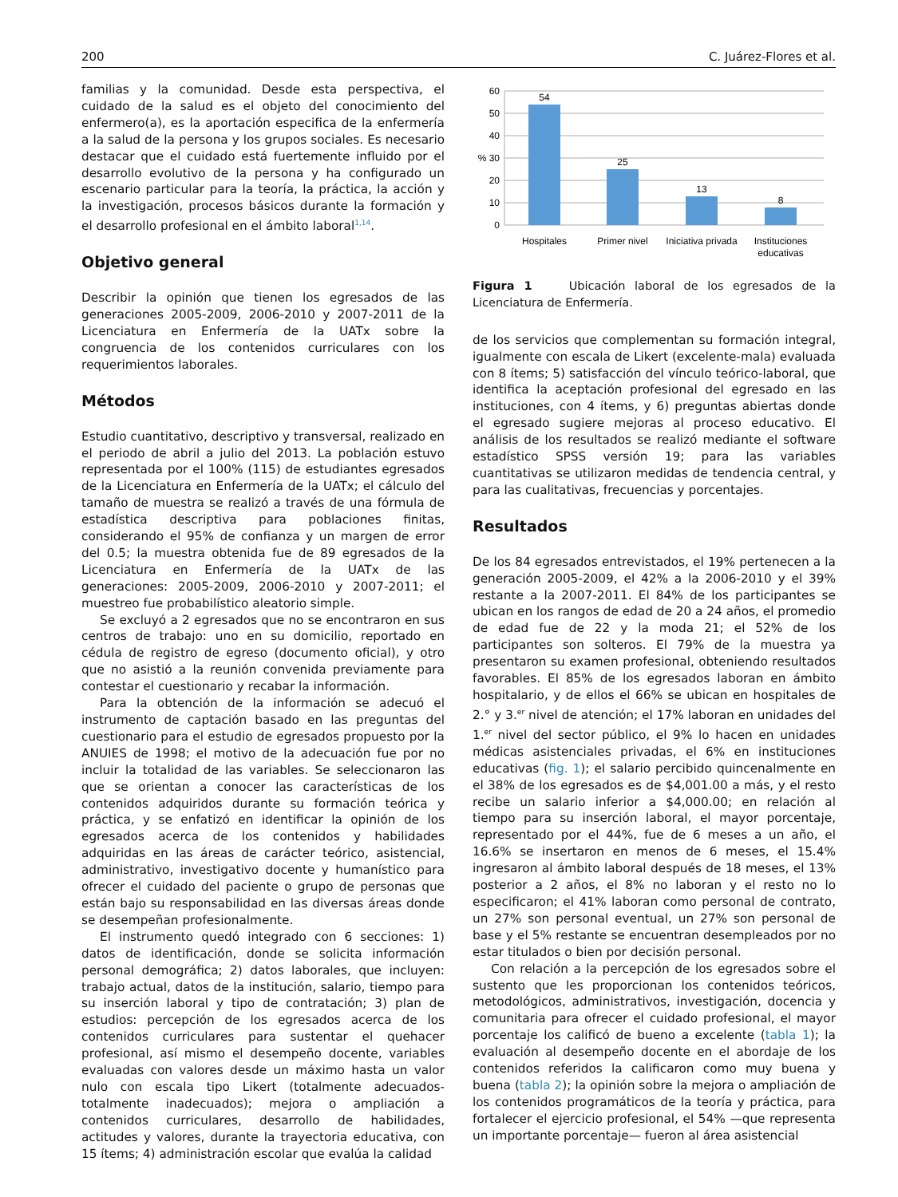200 C. Juárez-Flores et al.
familias y la comunidad. Desde esta perspectiva, el cuidado de la salud es el objeto del conocimiento del enfermero(a), es la aportación especifica de la enfermería a la salud de la persona y los grupos sociales. Es necesario destacar que el cuidado está fuertemente influido por el desarrollo evolutivo de la persona y ha configurado un escenario particular para la teoría, la práctica, la acción y la investigación, procesos básicos durante la formación y el desarrollo profesional en el ámbito laboral<sup>1,14</sup>.
Objetivo general
Describir la opinión que tienen los egresados de las generaciones 2005-2009, 2006-2010 y 2007-2011 de la Licenciatura en Enfermería de la UATx sobre la congruencia de los contenidos curriculares con los requerimientos laborales.
Métodos
Estudio cuantitativo, descriptivo y transversal, realizado en el periodo de abril a julio del 2013. La población estuvo representada por el 100% (115) de estudiantes egresados de la Licenciatura en Enfermería de la UATx; el cálculo del tamaño de muestra se realizó a través de una fórmula de estadística descriptiva para poblaciones finitas, considerando el 95% de confianza y un margen de error del 0.5; la muestra obtenida fue de 89 egresados de la Licenciatura en Enfermería de la UATx de las generaciones: 2005-2009, 2006-2010 y 2007-2011; el muestreo fue probabilístico aleatorio simple.
Se excluyó a 2 egresados que no se encontraron en sus centros de trabajo: uno en su domicilio, reportado en cédula de registro de egreso (documento oficial), y otro que no asistió a la reunión convenida previamente para contestar el cuestionario y recabar la información.
Para la obtención de la información se adecuó el instrumento de captación basado en las preguntas del cuestionario para el estudio de egresados propuesto por la ANUIES de 1998; el motivo de la adecuación fue por no incluir la totalidad de las variables. Se seleccionaron las que se orientan a conocer las características de los contenidos adquiridos durante su formación teórica y práctica, y se enfatizó en identificar la opinión de los egresados acerca de los contenidos y habilidades adquiridas en las áreas de carácter teórico, asistencial, administrativo, investigativo docente y humanístico para ofrecer el cuidado del paciente o grupo de personas que están bajo su responsabilidad en las diversas áreas donde se desempeñan profesionalmente.
El instrumento quedó integrado con 6 secciones: 1) datos de identificación, donde se solicita información personal demográfica; 2) datos laborales, que incluyen: trabajo actual, datos de la institución, salario, tiempo para su inserción laboral y tipo de contratación; 3) plan de estudios: percepción de los egresados acerca de los contenidos curriculares para sustentar el quehacer profesional, así mismo el desempeño docente, variables evaluadas con valores desde un máximo hasta un valor nulo con escala tipo Likert (totalmente adecuados-totalmente inadecuados); mejora o ampliación a contenidos curriculares, desarrollo de habilidades, actitudes y valores, durante la trayectoria educativa, con 15 ítems; 4) administración escolar que evalúa la calidad
60
50
40
% 30
20
10
0
54
25
13
8
Hospitales
Primer nivel
Iniciativa privada
Instituciones
educativas
Figura 1 Ubicación laboral de los egresados de la Licenciatura de Enfermería.
de los servicios que complementan su formación integral, igualmente con escala de Likert (excelente-mala) evaluada con 8 ítems; 5) satisfacción del vínculo teórico-laboral, que identifica la aceptación profesional del egresado en las instituciones, con 4 ítems, y 6) preguntas abiertas donde el egresado sugiere mejoras al proceso educativo. El análisis de los resultados se realizó mediante el software estadístico SPSS versión 19; para las variables cuantitativas se utilizaron medidas de tendencia central, y para las cualitativas, frecuencias y porcentajes.
Resultados
De los 84 egresados entrevistados, el 19% pertenecen a la generación 2005-2009, el 42% a la 2006-2010 y el 39% restante a la 2007-2011. El 84% de los participantes se ubican en los rangos de edad de 20 a 24 años, el promedio de edad fue de 22 y la moda 21; el 52% de los participantes son solteros. El 79% de la muestra ya presentaron su examen profesional, obteniendo resultados favorables. El 85% de los egresados laboran en ámbito hospitalario, y de ellos el 66% se ubican en hospitales de 2.° y 3.<sup>er</sup> nivel de atención; el 17% laboran en unidades del 1.<sup>er</sup> nivel del sector público, el 9% lo hacen en unidades médicas asistenciales privadas, el 6% en instituciones educativas (fig. 1); el salario percibido quincenalmente en el 38% de los egresados es de $4,001.00 a más, y el resto recibe un salario inferior a $4,000.00; en relación al tiempo para su inserción laboral, el mayor porcentaje, representado por el 44%, fue de 6 meses a un año, el 16.6% se insertaron en menos de 6 meses, el 15.4% ingresaron al ámbito laboral después de 18 meses, el 13% posterior a 2 años, el 8% no laboran y el resto no lo especificaron; el 41% laboran como personal de contrato, un 27% son personal eventual, un 27% son personal de base y el 5% restante se encuentran desempleados por no estar titulados o bien por decisión personal.
Con relación a la percepción de los egresados sobre el sustento que les proporcionan los contenidos teóricos, metodológicos, administrativos, investigación, docencia y comunitaria para ofrecer el cuidado profesional, el mayor porcentaje los calificó de bueno a excelente (tabla 1); la evaluación al desempeño docente en el abordaje de los contenidos referidos la calificaron como muy buena y buena (tabla 2); la opinión sobre la mejora o ampliación de los contenidos programáticos de la teoría y práctica, para fortalecer el ejercicio profesional, el 54% —que representa un importante porcentaje— fueron al área asistencial